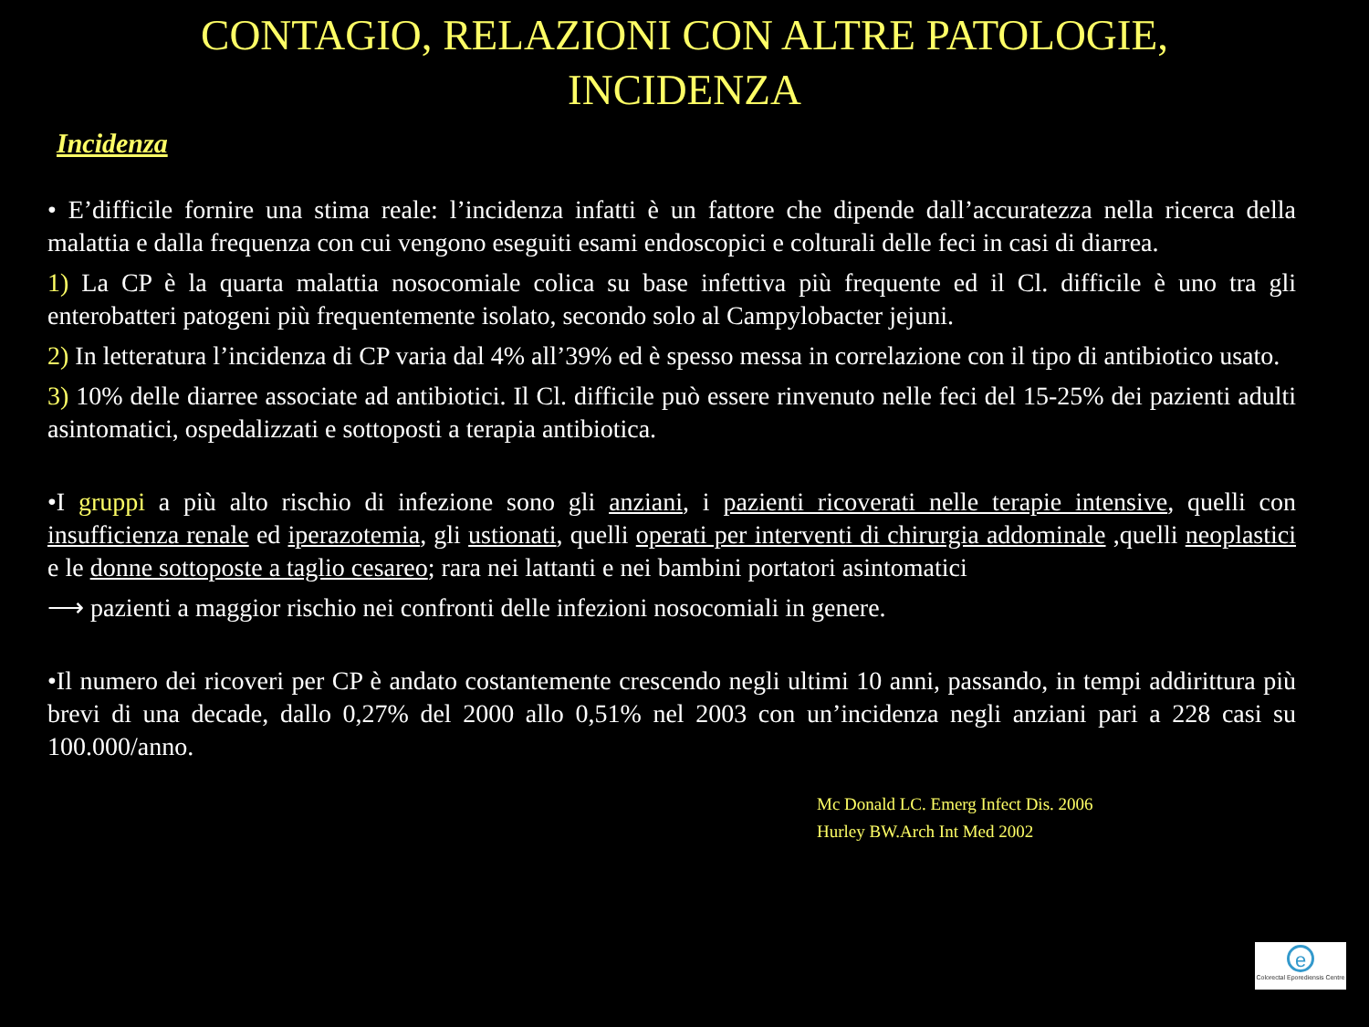CONTAGIO, RELAZIONI CON ALTRE PATOLOGIE,
INCIDENZA
Incidenza
• E’difficile fornire una stima reale: l’incidenza infatti è un fattore che dipende dall’accuratezza nella ricerca della malattia e dalla frequenza con cui vengono eseguiti esami endoscopici e colturali delle feci in casi di diarrea.
1) La CP è la quarta malattia nosocomiale colica su base infettiva più frequente ed il Cl. difficile è uno tra gli enterobatteri patogeni più frequentemente isolato, secondo solo al Campylobacter jejuni.
2) In letteratura l’incidenza di CP varia dal 4% all’39% ed è spesso messa in correlazione con il tipo di antibiotico usato.
3) 10% delle diarree associate ad antibiotici. Il Cl. difficile può essere rinvenuto nelle feci del 15-25% dei pazienti adulti asintomatici, ospedalizzati e sottoposti a terapia antibiotica.
•I gruppi a più alto rischio di infezione sono gli anziani, i pazienti ricoverati nelle terapie intensive, quelli con insufficienza renale ed iperazotemia, gli ustionati, quelli operati per interventi di chirurgia addominale ,quelli neoplastici e le donne sottoposte a taglio cesareo; rara nei lattanti e nei bambini portatori asintomatici
⟶ pazienti a maggior rischio nei confronti delle infezioni nosocomiali in genere.
•Il numero dei ricoveri per CP è andato costantemente crescendo negli ultimi 10 anni, passando, in tempi addirittura più brevi di una decade, dallo 0,27% del 2000 allo 0,51% nel 2003 con un’incidenza negli anziani pari a 228 casi su 100.000/anno.
Mc Donald LC. Emerg Infect Dis. 2006
Hurley BW.Arch Int Med 2002
e
Colorectal Eporediensis Centre